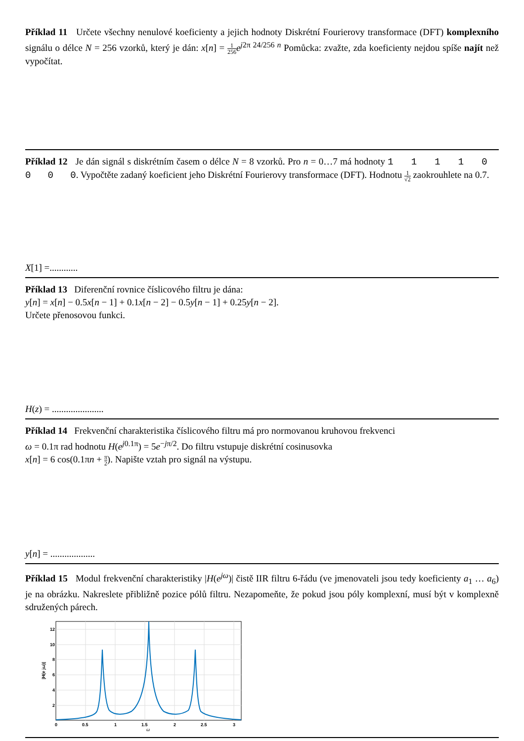Příklad 11 Určete všechny nenulové koeficienty a jejich hodnoty Diskrétní Fourierovy transformace (DFT) komplexního signálu o délce N = 256 vzorků, který je dán: x[n] = 1 256 e<sup>j2π 24/256 n</sup> Pomůcka: zvažte, zda koeficienty nejdou spíše najít než vypočítat.
Příklad 12 Je dán signál s diskrétním časem o délce N = 8 vzorků. Pro n = 0…7 má hodnoty 1 1 1 1 0 0 0 0. Vypočtěte zadaný koeficient jeho Diskrétní Fourierovy transformace (DFT). Hodnotu 1 √2 zaokrouhlete na 0.7.
X[1] =............
Příklad 13 Diferenční rovnice číslicového filtru je dána:
y[n] = x[n] − 0.5x[n − 1] + 0.1x[n − 2] − 0.5y[n − 1] + 0.25y[n − 2].
Určete přenosovou funkci.
H(z) = ......................
Příklad 14 Frekvenční charakteristika číslicového filtru má pro normovanou kruhovou frekvenci
ω = 0.1π rad hodnotu H(e<sup>j0.1π</sup>) = 5e<sup>−jπ/2</sup>. Do filtru vstupuje diskrétní cosinusovka
x[n] = 6 cos(0.1πn + π 2). Napište vztah pro signál na výstupu.
y[n] = ...................
Příklad 15 Modul frekvenční charakteristiky |H(e<sup>jω</sup>)| čistě IIR filtru 6-řádu (ve jmenovateli jsou tedy koeficienty a<sub>1</sub> … a<sub>6</sub>) je na obrázku. Nakreslete přibližně pozice pólů filtru. Nezapomeňte, že pokud jsou póly komplexní, musí být v komplexně sdružených párech.
12
10
8
6
4
2
0
0.5
1
1.5
2
2.5
3
ω
|H(e jω)|